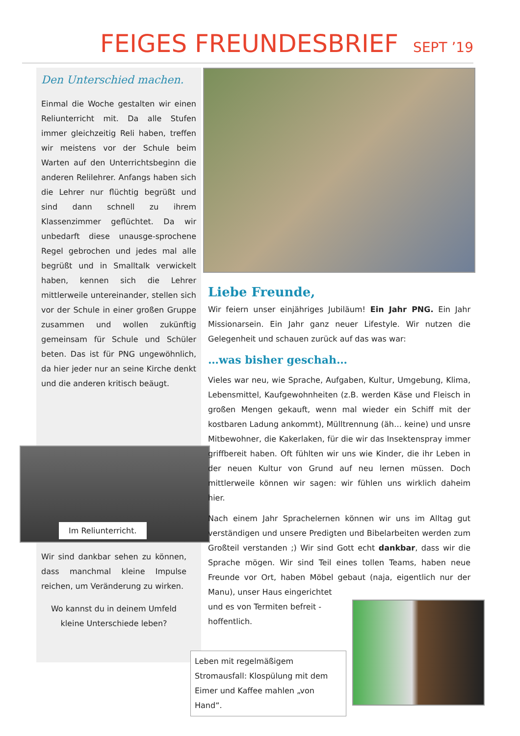FEIGES FREUNDESBRIEF
SEPT ’19
Den Unterschied machen.
Einmal die Woche gestalten wir einen Reliunterricht mit. Da alle Stufen immer gleichzeitig Reli haben, treffen wir meistens vor der Schule beim Warten auf den Unterrichtsbeginn die anderen Relilehrer. Anfangs haben sich die Lehrer nur flüchtig begrüßt und sind dann schnell zu ihrem Klassenzimmer geflüchtet. Da wir unbedarft diese unausge-sprochene Regel gebrochen und jedes mal alle begrüßt und in Smalltalk verwickelt haben, kennen sich die Lehrer mittlerweile untereinander, stellen sich vor der Schule in einer großen Gruppe zusammen und wollen zukünftig gemeinsam für Schule und Schüler beten. Das ist für PNG ungewöhnlich, da hier jeder nur an seine Kirche denkt und die anderen kritisch beäugt.
Im Reliunterricht.
Wir sind dankbar sehen zu können, dass manchmal kleine Impulse reichen, um Veränderung zu wirken.
Wo kannst du in deinem Umfeld kleine Unterschiede leben?
Liebe Freunde,
Wir feiern unser einjähriges Jubiläum! Ein Jahr PNG. Ein Jahr Missionarsein. Ein Jahr ganz neuer Lifestyle. Wir nutzen die Gelegenheit und schauen zurück auf das was war:
…was bisher geschah…
Vieles war neu, wie Sprache, Aufgaben, Kultur, Umgebung, Klima, Lebensmittel, Kaufgewohnheiten (z.B. werden Käse und Fleisch in großen Mengen gekauft, wenn mal wieder ein Schiff mit der kostbaren Ladung ankommt), Mülltrennung (äh… keine) und unsre Mitbewohner, die Kakerlaken, für die wir das Insektenspray immer griffbereit haben. Oft fühlten wir uns wie Kinder, die ihr Leben in der neuen Kultur von Grund auf neu lernen müssen. Doch mittlerweile können wir sagen: wir fühlen uns wirklich daheim hier.
Nach einem Jahr Sprachelernen können wir uns im Alltag gut verständigen und unsere Predigten und Bibelarbeiten werden zum Großteil verstanden ;) Wir sind Gott echt dankbar, dass wir die Sprache mögen. Wir sind Teil eines tollen Teams, haben neue Freunde vor Ort, haben Möbel gebaut (naja, eigentlich nur der Manu), unser Haus eingerichtet
und es von Termiten befreit -
hoffentlich.
Leben mit regelmäßigem Stromausfall: Klospülung mit dem Eimer und Kaffee mahlen „von Hand“.